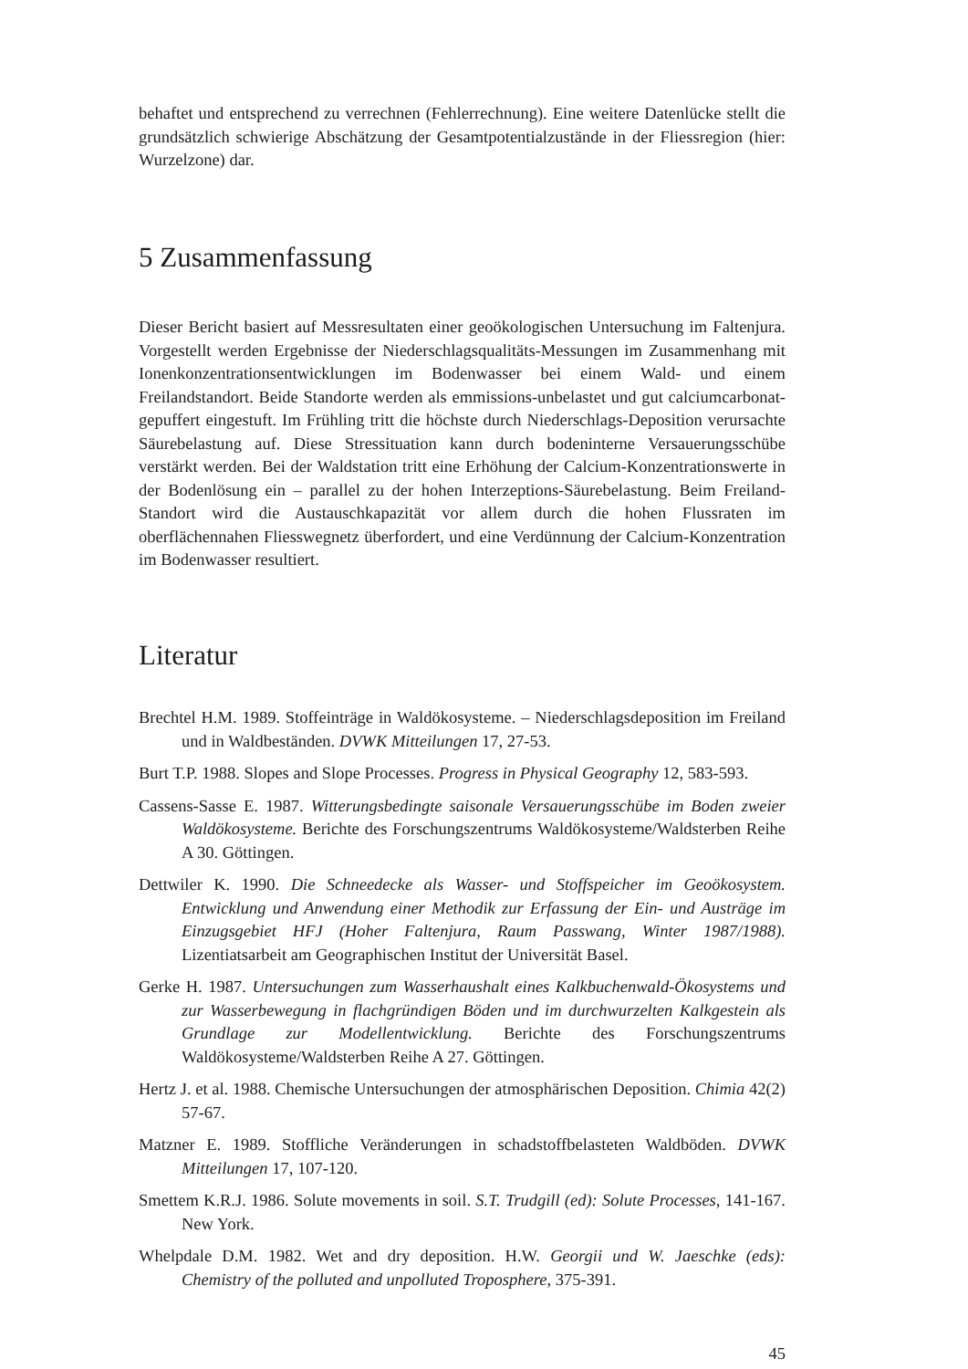behaftet und entsprechend zu verrechnen (Fehlerrechnung). Eine weitere Datenlücke stellt die grundsätzlich schwierige Abschätzung der Gesamtpotentialzustände in der Fliessregion (hier: Wurzelzone) dar.
5 Zusammenfassung
Dieser Bericht basiert auf Messresultaten einer geoökologischen Untersuchung im Faltenjura. Vorgestellt werden Ergebnisse der Niederschlagsqualitäts-Messungen im Zusammenhang mit Ionenkonzentrationsentwicklungen im Bodenwasser bei einem Wald- und einem Freilandstandort. Beide Standorte werden als emmissions-unbelastet und gut calciumcarbonat-gepuffert eingestuft. Im Frühling tritt die höchste durch Niederschlags-Deposition verursachte Säurebelastung auf. Diese Stressituation kann durch bodeninterne Versauerungsschübe verstärkt werden. Bei der Waldstation tritt eine Erhöhung der Calcium-Konzentrationswerte in der Bodenlösung ein – parallel zu der hohen Interzeptions-Säurebelastung. Beim Freiland-Standort wird die Austauschkapazität vor allem durch die hohen Flussraten im oberflächennahen Fliesswegnetz überfordert, und eine Verdünnung der Calcium-Konzentration im Bodenwasser resultiert.
Literatur
Brechtel H.M. 1989. Stoffeinträge in Waldökosysteme. – Niederschlagsdeposition im Freiland und in Waldbeständen. DVWK Mitteilungen 17, 27-53.
Burt T.P. 1988. Slopes and Slope Processes. Progress in Physical Geography 12, 583-593.
Cassens-Sasse E. 1987. Witterungsbedingte saisonale Versauerungsschübe im Boden zweier Waldökosysteme. Berichte des Forschungszentrums Waldökosysteme/Waldsterben Reihe A 30. Göttingen.
Dettwiler K. 1990. Die Schneedecke als Wasser- und Stoffspeicher im Geoökosystem. Entwicklung und Anwendung einer Methodik zur Erfassung der Ein- und Austräge im Einzugsgebiet HFJ (Hoher Faltenjura, Raum Passwang, Winter 1987/1988). Lizentiatsarbeit am Geographischen Institut der Universität Basel.
Gerke H. 1987. Untersuchungen zum Wasserhaushalt eines Kalkbuchenwald-Ökosystems und zur Wasserbewegung in flachgründigen Böden und im durchwurzelten Kalkgestein als Grundlage zur Modellentwicklung. Berichte des Forschungszentrums Waldökosysteme/Waldsterben Reihe A 27. Göttingen.
Hertz J. et al. 1988. Chemische Untersuchungen der atmosphärischen Deposition. Chimia 42(2) 57-67.
Matzner E. 1989. Stoffliche Veränderungen in schadstoffbelasteten Waldböden. DVWK Mitteilungen 17, 107-120.
Smettem K.R.J. 1986. Solute movements in soil. S.T. Trudgill (ed): Solute Processes, 141-167. New York.
Whelpdale D.M. 1982. Wet and dry deposition. H.W. Georgii und W. Jaeschke (eds): Chemistry of the polluted and unpolluted Troposphere, 375-391.
45